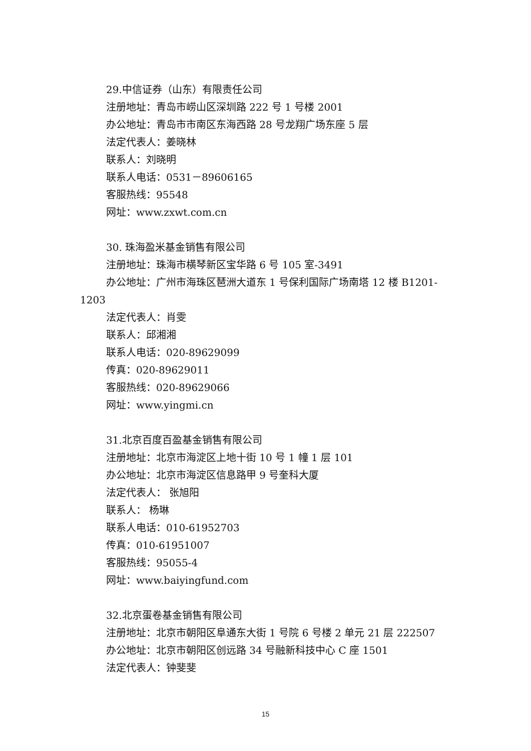29.中信证券（山东）有限责任公司
注册地址：青岛市崂山区深圳路 222 号 1 号楼 2001
办公地址：青岛市市南区东海西路 28 号龙翔广场东座 5 层
法定代表人：姜晓林
联系人：刘晓明
联系人电话：0531－89606165
客服热线：95548
网址：www.zxwt.com.cn
30. 珠海盈米基金销售有限公司
注册地址：珠海市横琴新区宝华路 6 号 105 室-3491
办公地址：广州市海珠区琶洲大道东 1 号保利国际广场南塔 12 楼 B1201-1203
法定代表人：肖雯
联系人：邱湘湘
联系人电话：020-89629099
传真：020-89629011
客服热线：020-89629066
网址：www.yingmi.cn
31.北京百度百盈基金销售有限公司
注册地址：北京市海淀区上地十街 10 号 1 幢 1 层 101
办公地址：北京市海淀区信息路甲 9 号奎科大厦
法定代表人： 张旭阳
联系人： 杨琳
联系人电话：010-61952703
传真：010-61951007
客服热线：95055-4
网址：www.baiyingfund.com
32.北京蛋卷基金销售有限公司
注册地址：北京市朝阳区阜通东大街 1 号院 6 号楼 2 单元 21 层 222507
办公地址：北京市朝阳区创远路 34 号融新科技中心 C 座 1501
法定代表人：钟斐斐
15